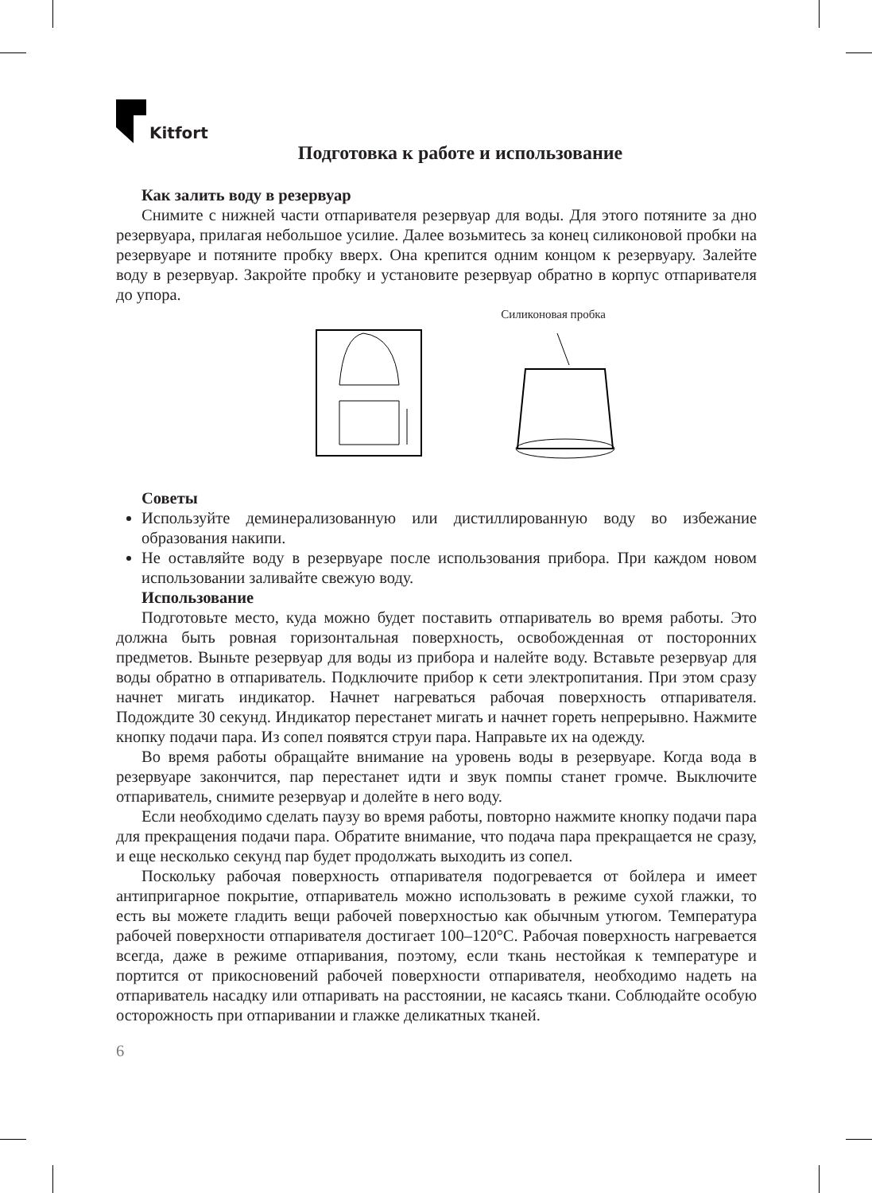Kitfort
Подготовка к работе и использование
Как залить воду в резервуар
Снимите с нижней части отпаривателя резервуар для воды. Для этого потяните за дно резервуара, прилагая небольшое усилие. Далее возьмитесь за конец силиконовой пробки на резервуаре и потяните пробку вверх. Она крепится одним концом к резервуару. Залейте воду в резервуар. Закройте пробку и установите резервуар обратно в корпус отпаривателя до упора.
Силиконовая пробка
Советы
Используйте деминерализованную или дистиллированную воду во избежание образования накипи.
Не оставляйте воду в резервуаре после использования прибора. При каждом новом использовании заливайте свежую воду.
Использование
Подготовьте место, куда можно будет поставить отпариватель во время работы. Это должна быть ровная горизонтальная поверхность, освобожденная от посторонних предметов. Выньте резервуар для воды из прибора и налейте воду. Вставьте резервуар для воды обратно в отпариватель. Подключите прибор к сети электропитания. При этом сразу начнет мигать индикатор. Начнет нагреваться рабочая поверхность отпаривателя. Подождите 30 секунд. Индикатор перестанет мигать и начнет гореть непрерывно. Нажмите кнопку подачи пара. Из сопел появятся струи пара. Направьте их на одежду.
Во время работы обращайте внимание на уровень воды в резервуаре. Когда вода в резервуаре закончится, пар перестанет идти и звук помпы станет громче. Выключите отпариватель, снимите резервуар и долейте в него воду.
Если необходимо сделать паузу во время работы, повторно нажмите кнопку подачи пара для прекращения подачи пара. Обратите внимание, что подача пара прекращается не сразу, и еще несколько секунд пар будет продолжать выходить из сопел.
Поскольку рабочая поверхность отпаривателя подогревается от бойлера и имеет антипригарное покрытие, отпариватель можно использовать в режиме сухой глажки, то есть вы можете гладить вещи рабочей поверхностью как обычным утюгом. Температура рабочей поверхности отпаривателя достигает 100–120°С. Рабочая поверхность нагревается всегда, даже в режиме отпаривания, поэтому, если ткань нестойкая к температуре и портится от прикосновений рабочей поверхности отпаривателя, необходимо надеть на отпариватель насадку или отпаривать на расстоянии, не касаясь ткани. Соблюдайте особую осторожность при отпаривании и глажке деликатных тканей.
6